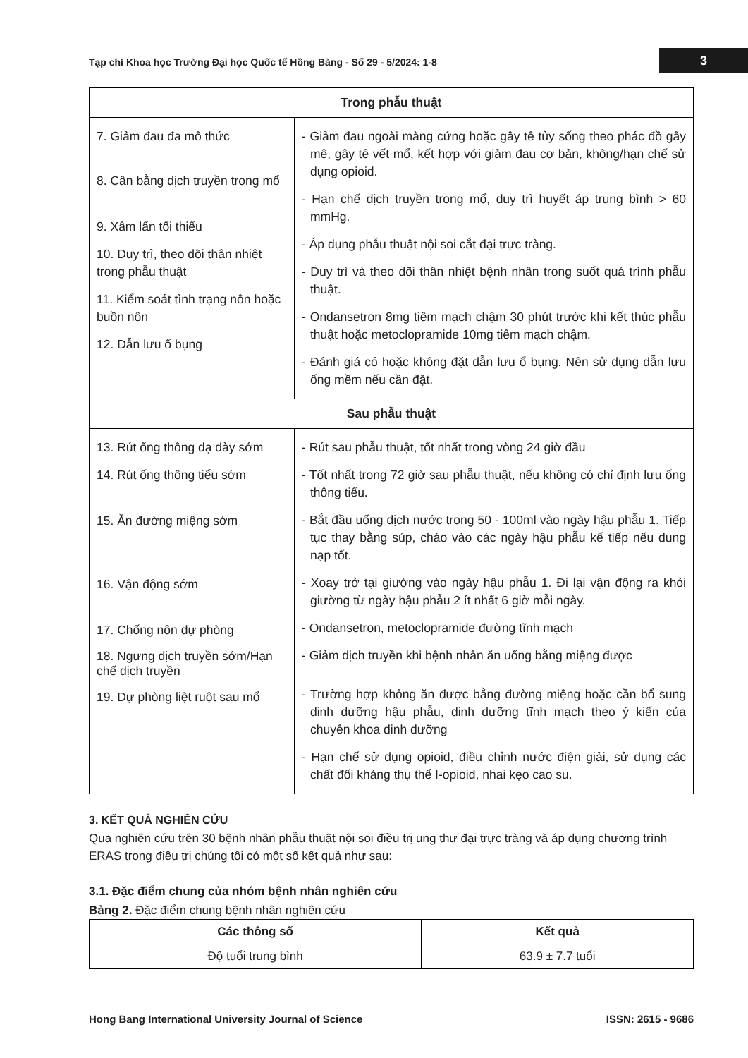Tạp chí Khoa học Trường Đại học Quốc tế Hồng Bàng - Số 29 - 5/2024: 1-8
3
| Trong phẫu thuật | |
| --- | --- |
| 7. Giảm đau đa mô thức 8. Cân bằng dịch truyền trong mổ 9. Xâm lấn tối thiểu 10. Duy trì, theo dõi thân nhiệt trong phẫu thuật 11. Kiểm soát tình trạng nôn hoặc buồn nôn 12. Dẫn lưu ổ bụng | - Giảm đau ngoài màng cứng hoặc gây tê tủy sống theo phác đồ gây mê, gây tê vết mổ, kết hợp với giảm đau cơ bản, không/hạn chế sử dụng opioid. - Hạn chế dịch truyền trong mổ, duy trì huyết áp trung bình > 60 mmHg. - Áp dụng phẫu thuật nội soi cắt đại trực tràng. - Duy trì và theo dõi thân nhiệt bệnh nhân trong suốt quá trình phẫu thuật. - Ondansetron 8mg tiêm mạch chậm 30 phút trước khi kết thúc phẫu thuật hoặc metoclopramide 10mg tiêm mạch chậm. - Đánh giá có hoặc không đặt dẫn lưu ổ bụng. Nên sử dụng dẫn lưu ống mềm nếu cần đặt. |
| Sau phẫu thuật | |
| 13. Rút ống thông dạ dày sớm 14. Rút ống thông tiểu sớm 15. Ăn đường miệng sớm 16. Vận động sớm 17. Chống nôn dự phòng 18. Ngưng dịch truyền sớm/Hạn chế dịch truyền 19. Dự phòng liệt ruột sau mổ | - Rút sau phẫu thuật, tốt nhất trong vòng 24 giờ đầu - Tốt nhất trong 72 giờ sau phẫu thuật, nếu không có chỉ định lưu ống thông tiểu. - Bắt đầu uống dịch nước trong 50 - 100ml vào ngày hậu phẫu 1. Tiếp tục thay bằng súp, cháo vào các ngày hậu phẫu kế tiếp nếu dung nạp tốt. - Xoay trở tại giường vào ngày hậu phẫu 1. Đi lại vận động ra khỏi giường từ ngày hậu phẫu 2 ít nhất 6 giờ mỗi ngày. - Ondansetron, metoclopramide đường tĩnh mạch - Giảm dịch truyền khi bệnh nhân ăn uống bằng miệng được - Trường hợp không ăn được bằng đường miệng hoặc cần bổ sung dinh dưỡng hậu phẫu, dinh dưỡng tĩnh mạch theo ý kiến của chuyên khoa dinh dưỡng - Hạn chế sử dụng opioid, điều chỉnh nước điện giải, sử dụng các chất đối kháng thụ thể I-opioid, nhai kẹo cao su. |
3. KẾT QUẢ NGHIÊN CỨU
Qua nghiên cứu trên 30 bệnh nhân phẫu thuật nội soi điều trị ung thư đại trực tràng và áp dụng chương trình ERAS trong điều trị chúng tôi có một số kết quả như sau:
3.1. Đặc điểm chung của nhóm bệnh nhân nghiên cứu
Bảng 2. Đặc điểm chung bệnh nhân nghiên cứu
| Các thông số | Kết quả |
| --- | --- |
| Độ tuổi trung bình | 63.9 ± 7.7 tuổi |
Hong Bang International University Journal of Science ISSN: 2615 - 9686